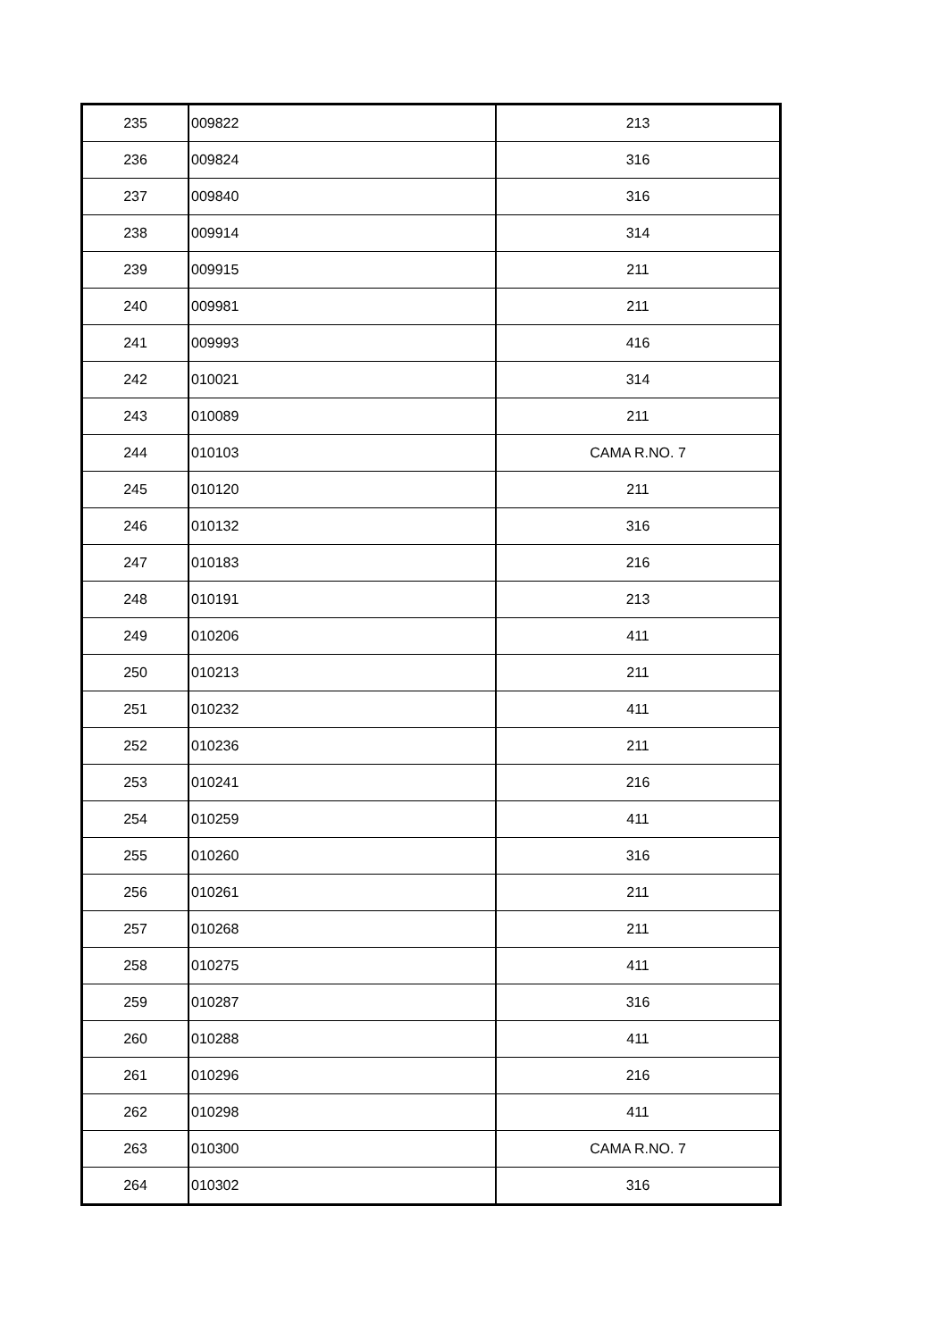| 235 | 009822 | 213 |
| 236 | 009824 | 316 |
| 237 | 009840 | 316 |
| 238 | 009914 | 314 |
| 239 | 009915 | 211 |
| 240 | 009981 | 211 |
| 241 | 009993 | 416 |
| 242 | 010021 | 314 |
| 243 | 010089 | 211 |
| 244 | 010103 | CAMA R.NO. 7 |
| 245 | 010120 | 211 |
| 246 | 010132 | 316 |
| 247 | 010183 | 216 |
| 248 | 010191 | 213 |
| 249 | 010206 | 411 |
| 250 | 010213 | 211 |
| 251 | 010232 | 411 |
| 252 | 010236 | 211 |
| 253 | 010241 | 216 |
| 254 | 010259 | 411 |
| 255 | 010260 | 316 |
| 256 | 010261 | 211 |
| 257 | 010268 | 211 |
| 258 | 010275 | 411 |
| 259 | 010287 | 316 |
| 260 | 010288 | 411 |
| 261 | 010296 | 216 |
| 262 | 010298 | 411 |
| 263 | 010300 | CAMA R.NO. 7 |
| 264 | 010302 | 316 |